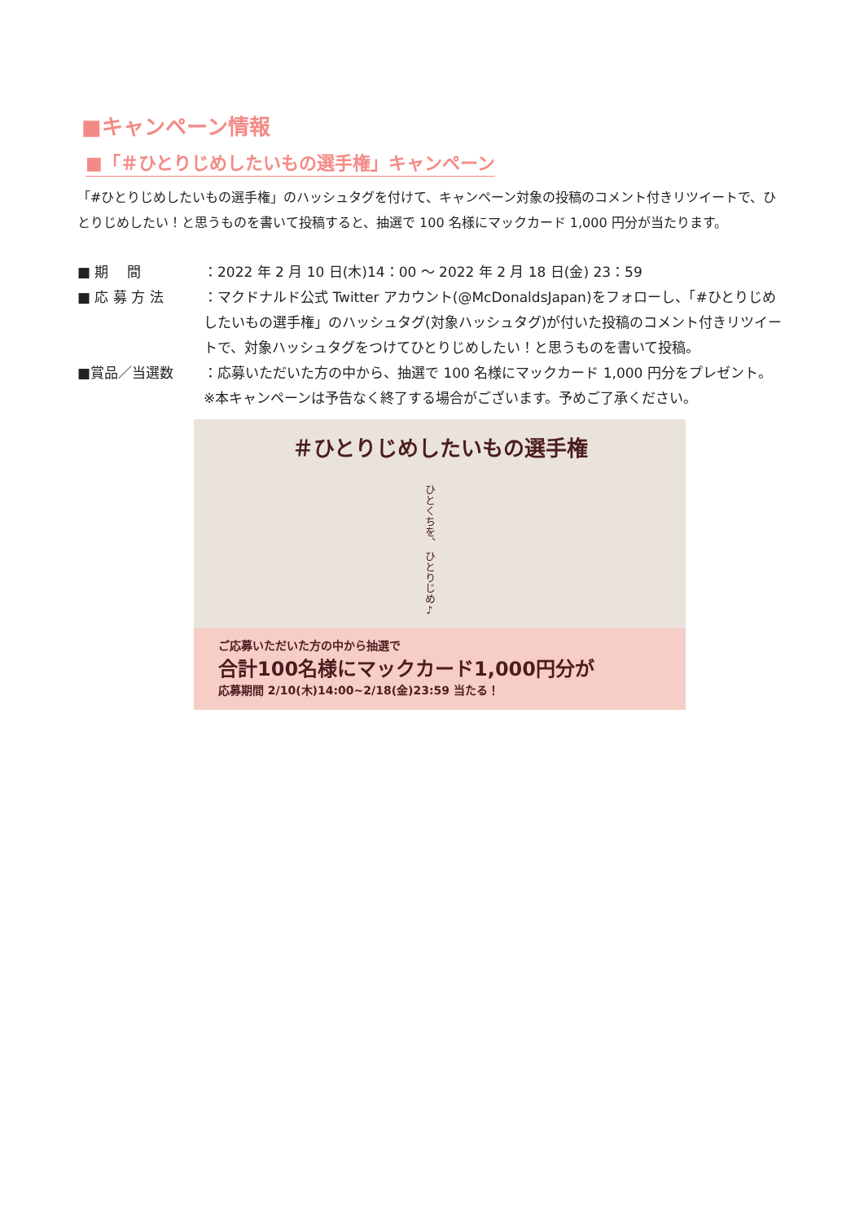■キャンペーン情報
■「＃ひとりじめしたいもの選手権」キャンペーン
「#ひとりじめしたいもの選手権」のハッシュタグを付けて、キャンペーン対象の投稿のコメント付きリツイートで、ひとりじめしたい！と思うものを書いて投稿すると、抽選で 100 名様にマックカード 1,000 円分が当たります。
■ 期　 間 ：2022 年 2 月 10 日(木)14：00 ～ 2022 年 2 月 18 日(金) 23：59
■ 応 募 方 法 ：マクドナルド公式 Twitter アカウント(@McDonaldsJapan)をフォローし、「#ひとりじめしたいもの選手権」のハッシュタグ(対象ハッシュタグ)が付いた投稿のコメント付きリツイートで、対象ハッシュタグをつけてひとりじめしたい！と思うものを書いて投稿。
■賞品／当選数 ：応募いただいた方の中から、抽選で 100 名様にマックカード 1,000 円分をプレゼント。
※本キャンペーンは予告なく終了する場合がございます。予めご了承ください。
＃ひとりじめしたいもの選手権
ひとくちを、 ひとりじめ♪
ご応募いただいた方の中から抽選で
合計100名様にマックカード1,000円分が
応募期間 2/10(木)14:00~2/18(金)23:59 当たる！